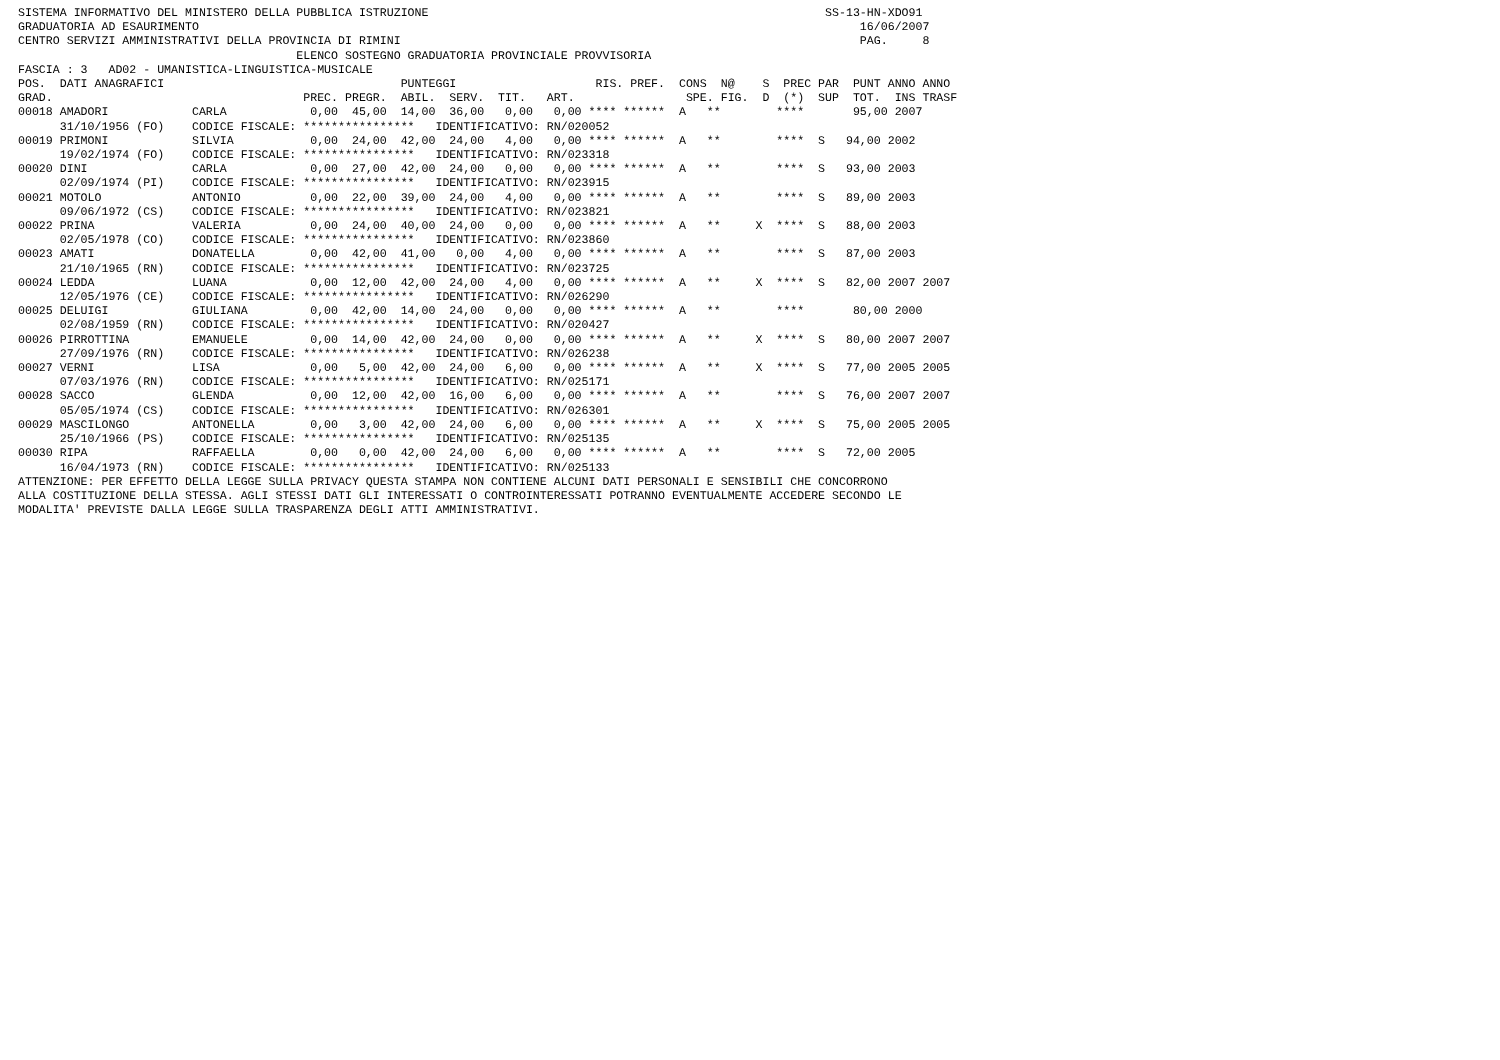SISTEMA INFORMATIVO DEL MINISTERO DELLA PUBBLICA ISTRUZIONE                                                         SS-13-HN-XDO91
GRADUATORIA AD ESAURIMENTO                                                                                               16/06/2007
CENTRO SERVIZI AMMINISTRATIVI DELLA PROVINCIA DI RIMINI                                                                  PAG.     8
                                        ELENCO SOSTEGNO GRADUATORIA PROVINCIALE PROVVISORIA
FASCIA : 3   AD02 - UMANISTICA-LINGUISTICA-MUSICALE
POS.  DATI ANAGRAFICI                                  PUNTEGGI                    RIS. PREF.  CONS  N@    S  PREC PAR  PUNT ANNO ANNO
GRAD.                                    PREC. PREGR.  ABIL.  SERV.  TIT.   ART.                SPE. FIG.  D  (*)  SUP  TOT.  INS TRASF
00018 AMADORI            CARLA            0,00  45,00  14,00  36,00   0,00   0,00 **** ******  A   **        ****       95,00 2007
      31/10/1956 (FO)    CODICE FISCALE: ****************   IDENTIFICATIVO: RN/020052
00019 PRIMONI            SILVIA           0,00  24,00  42,00  24,00   4,00   0,00 **** ******  A   **        ****  S   94,00 2002
      19/02/1974 (FO)    CODICE FISCALE: ****************   IDENTIFICATIVO: RN/023318
00020 DINI               CARLA            0,00  27,00  42,00  24,00   0,00   0,00 **** ******  A   **        ****  S   93,00 2003
      02/09/1974 (PI)    CODICE FISCALE: ****************   IDENTIFICATIVO: RN/023915
00021 MOTOLO             ANTONIO          0,00  22,00  39,00  24,00   4,00   0,00 **** ******  A   **        ****  S   89,00 2003
      09/06/1972 (CS)    CODICE FISCALE: ****************   IDENTIFICATIVO: RN/023821
00022 PRINA              VALERIA          0,00  24,00  40,00  24,00   0,00   0,00 **** ******  A   **     X  ****  S   88,00 2003
      02/05/1978 (CO)    CODICE FISCALE: ****************   IDENTIFICATIVO: RN/023860
00023 AMATI              DONATELLA        0,00  42,00  41,00   0,00   4,00   0,00 **** ******  A   **        ****  S   87,00 2003
      21/10/1965 (RN)    CODICE FISCALE: ****************   IDENTIFICATIVO: RN/023725
00024 LEDDA              LUANA            0,00  12,00  42,00  24,00   4,00   0,00 **** ******  A   **     X  ****  S   82,00 2007 2007
      12/05/1976 (CE)    CODICE FISCALE: ****************   IDENTIFICATIVO: RN/026290
00025 DELUIGI            GIULIANA         0,00  42,00  14,00  24,00   0,00   0,00 **** ******  A   **        ****       80,00 2000
      02/08/1959 (RN)    CODICE FISCALE: ****************   IDENTIFICATIVO: RN/020427
00026 PIRROTTINA         EMANUELE         0,00  14,00  42,00  24,00   0,00   0,00 **** ******  A   **     X  ****  S   80,00 2007 2007
      27/09/1976 (RN)    CODICE FISCALE: ****************   IDENTIFICATIVO: RN/026238
00027 VERNI              LISA             0,00   5,00  42,00  24,00   6,00   0,00 **** ******  A   **     X  ****  S   77,00 2005 2005
      07/03/1976 (RN)    CODICE FISCALE: ****************   IDENTIFICATIVO: RN/025171
00028 SACCO              GLENDA           0,00  12,00  42,00  16,00   6,00   0,00 **** ******  A   **        ****  S   76,00 2007 2007
      05/05/1974 (CS)    CODICE FISCALE: ****************   IDENTIFICATIVO: RN/026301
00029 MASCILONGO         ANTONELLA        0,00   3,00  42,00  24,00   6,00   0,00 **** ******  A   **     X  ****  S   75,00 2005 2005
      25/10/1966 (PS)    CODICE FISCALE: ****************   IDENTIFICATIVO: RN/025135
00030 RIPA               RAFFAELLA        0,00   0,00  42,00  24,00   6,00   0,00 **** ******  A   **        ****  S   72,00 2005
      16/04/1973 (RN)    CODICE FISCALE: ****************   IDENTIFICATIVO: RN/025133
ATTENZIONE: PER EFFETTO DELLA LEGGE SULLA PRIVACY QUESTA STAMPA NON CONTIENE ALCUNI DATI PERSONALI E SENSIBILI CHE CONCORRONO
ALLA COSTITUZIONE DELLA STESSA. AGLI STESSI DATI GLI INTERESSATI O CONTROINTERESSATI POTRANNO EVENTUALMENTE ACCEDERE SECONDO LE
MODALITA' PREVISTE DALLA LEGGE SULLA TRASPARENZA DEGLI ATTI AMMINISTRATIVI.